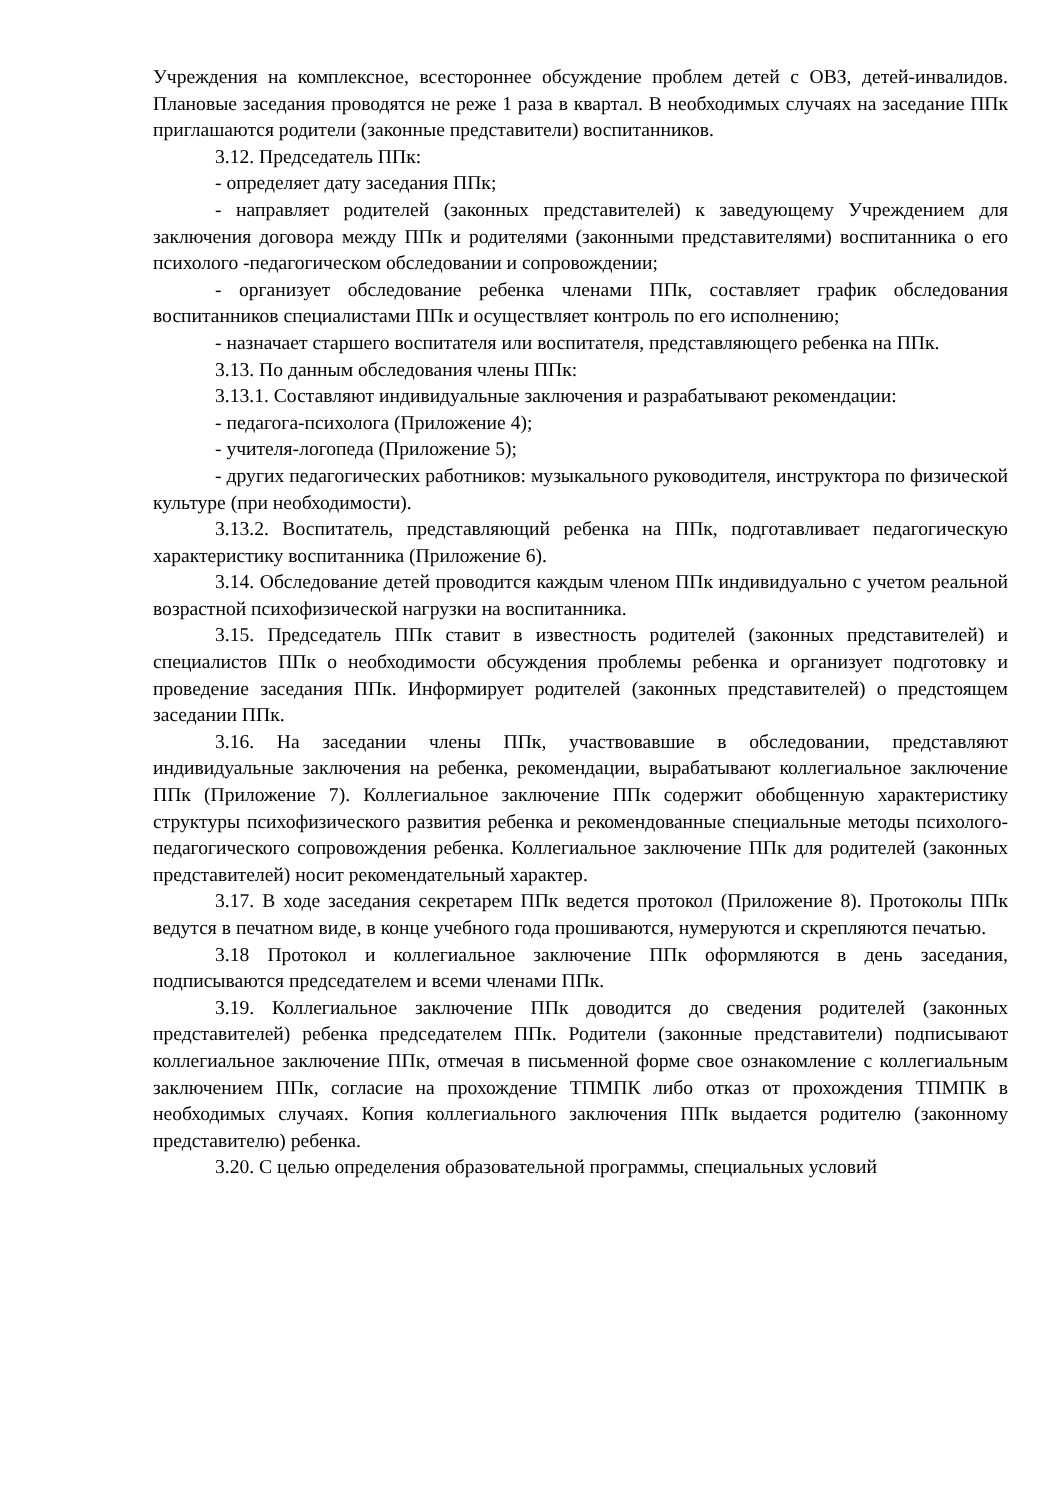Учреждения на комплексное, всестороннее обсуждение проблем детей с ОВЗ, детей-инвалидов. Плановые заседания проводятся не реже 1 раза в квартал. В необходимых случаях на заседание ППк приглашаются родители (законные представители) воспитанников.
3.12. Председатель ППк:
- определяет дату заседания ППк;
- направляет родителей (законных представителей) к заведующему Учреждением для заключения договора между ППк и родителями (законными представителями) воспитанника о его психолого -педагогическом обследовании и сопровождении;
- организует обследование ребенка членами ППк, составляет график обследования воспитанников специалистами ППк и осуществляет контроль по его исполнению;
- назначает старшего воспитателя или воспитателя, представляющего ребенка на ППк.
3.13. По данным обследования члены ППк:
3.13.1. Составляют индивидуальные заключения и разрабатывают рекомендации:
- педагога-психолога (Приложение 4);
- учителя-логопеда (Приложение 5);
- других педагогических работников: музыкального руководителя, инструктора по физической культуре (при необходимости).
3.13.2. Воспитатель, представляющий ребенка на ППк, подготавливает педагогическую характеристику воспитанника (Приложение 6).
3.14. Обследование детей проводится каждым членом ППк индивидуально с учетом реальной возрастной психофизической нагрузки на воспитанника.
3.15. Председатель ППк ставит в известность родителей (законных представителей) и специалистов ППк о необходимости обсуждения проблемы ребенка и организует подготовку и проведение заседания ППк. Информирует родителей (законных представителей) о предстоящем заседании ППк.
3.16. На заседании члены ППк, участвовавшие в обследовании, представляют индивидуальные заключения на ребенка, рекомендации, вырабатывают коллегиальное заключение ППк (Приложение 7). Коллегиальное заключение ППк содержит обобщенную характеристику структуры психофизического развития ребенка и рекомендованные специальные методы психолого-педагогического сопровождения ребенка. Коллегиальное заключение ППк для родителей (законных представителей) носит рекомендательный характер.
3.17. В ходе заседания секретарем ППк ведется протокол (Приложение 8). Протоколы ППк ведутся в печатном виде, в конце учебного года прошиваются, нумеруются и скрепляются печатью.
3.18 Протокол и коллегиальное заключение ППк оформляются в день заседания, подписываются председателем и всеми членами ППк.
3.19. Коллегиальное заключение ППк доводится до сведения родителей (законных представителей) ребенка председателем ППк. Родители (законные представители) подписывают коллегиальное заключение ППк, отмечая в письменной форме свое ознакомление с коллегиальным заключением ППк, согласие на прохождение ТПМПК либо отказ от прохождения ТПМПК в необходимых случаях. Копия коллегиального заключения ППк выдается родителю (законному представителю) ребенка.
3.20. С целью определения образовательной программы, специальных условий